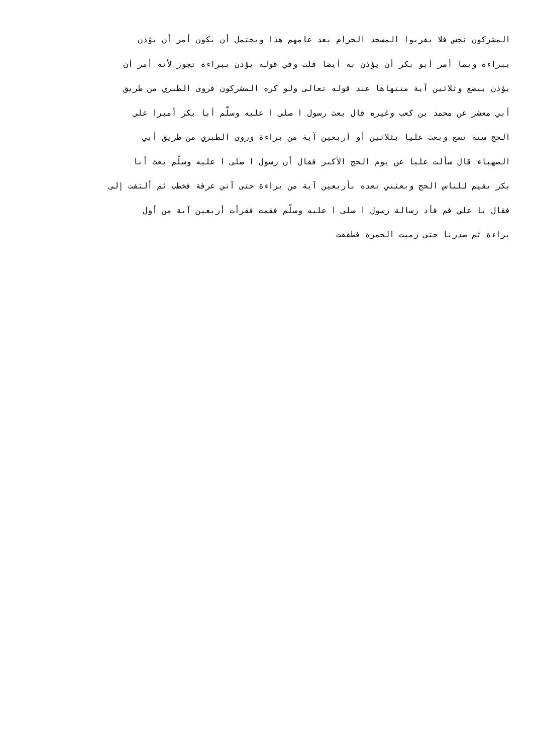المشركون نجس فلا يقربوا المسجد الحرام بعد عامهم هذا ويحتمل أن يكون أمر أن يؤذن
ببراءة وبما أمر أبو بكر أن يؤذن به أيضا قلت وفي قوله يؤذن ببراءة تجوز لأنه أمر أن
يؤذن ببضع وثلاثين آية منتهاها عند قوله تعالى ولو كره المشركون فروى الطبري من طريق
أبي معشر عن محمد بن كعب وغيره قال بعث رسول ا صلى ا عليه وسلّم أبا بكر أميرا على
الحج سنة تسع وبعث عليا بثلاثين أو أربعين آية من براءة وروى الطبري من طريق أبي
الصهباء قال سألت عليا عن يوم الحج الأكبر فقال أن رسول ا صلى ا عليه وسلّم بعث أبا
بكر يقيم للناس الحج وبعثني بعده بأربعين آية من براءة حتى آتي عرفة فخطب ثم ألتفت إلى
فقال يا علي قم فأد رسالة رسول ا صلى ا عليه وسلّم فقمت فقرأت أربعين آية من أول
براءة ثم صدرنا حتى رميت الجمرة فطفقت